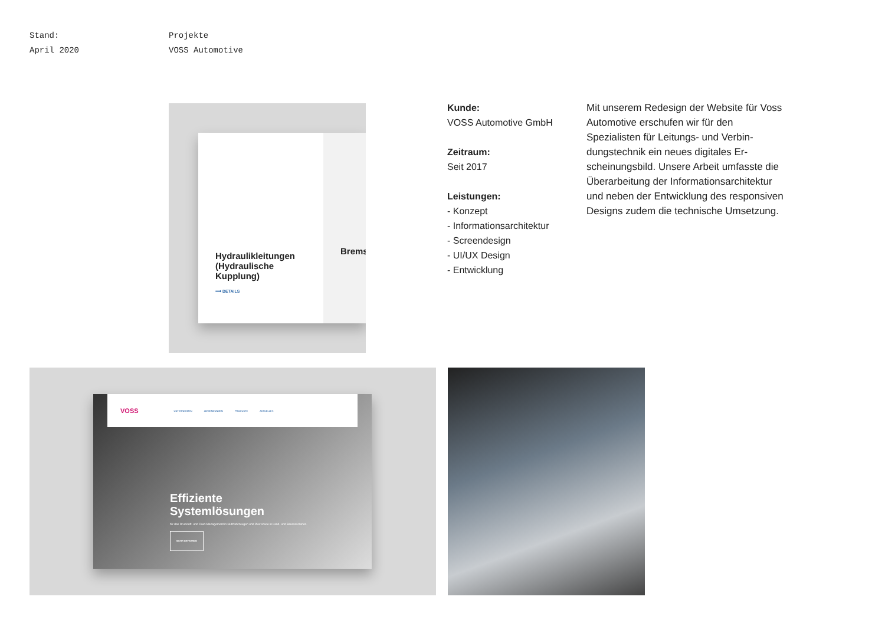Stand:
April 2020
Projekte
VOSS Automotive
Brems
Hydraulikleitungen (Hydraulische Kupplung)
⟶ DETAILS
Kunde:
VOSS Automotive GmbH
Zeitraum:
Seit 2017
Leistungen:
- Konzept
- Informationsarchitektur
- Screendesign
- UI/UX Design
- Entwicklung
Mit unserem Redesign der Website für Voss Automotive erschufen wir für den Spezialisten für Leitungs- und Verbin­dungstechnik ein neues digitales Er­scheinungsbild. Unsere Arbeit umfasste die Überarbeitung der Informationsarchi­tektur und neben der Entwicklung des responsiven Designs zudem die techni­sche Umsetzung.
VOSS UNTERNEHMEN ANWENDUNGEN PRODUKTE AKTUELLES
Effiziente
Systemlösungen
für das Druckluft- und Fluid-Management in Nutzfahrzeugen und Pkw sowie in Land- und Baumaschinen.
MEHR ERFAHREN